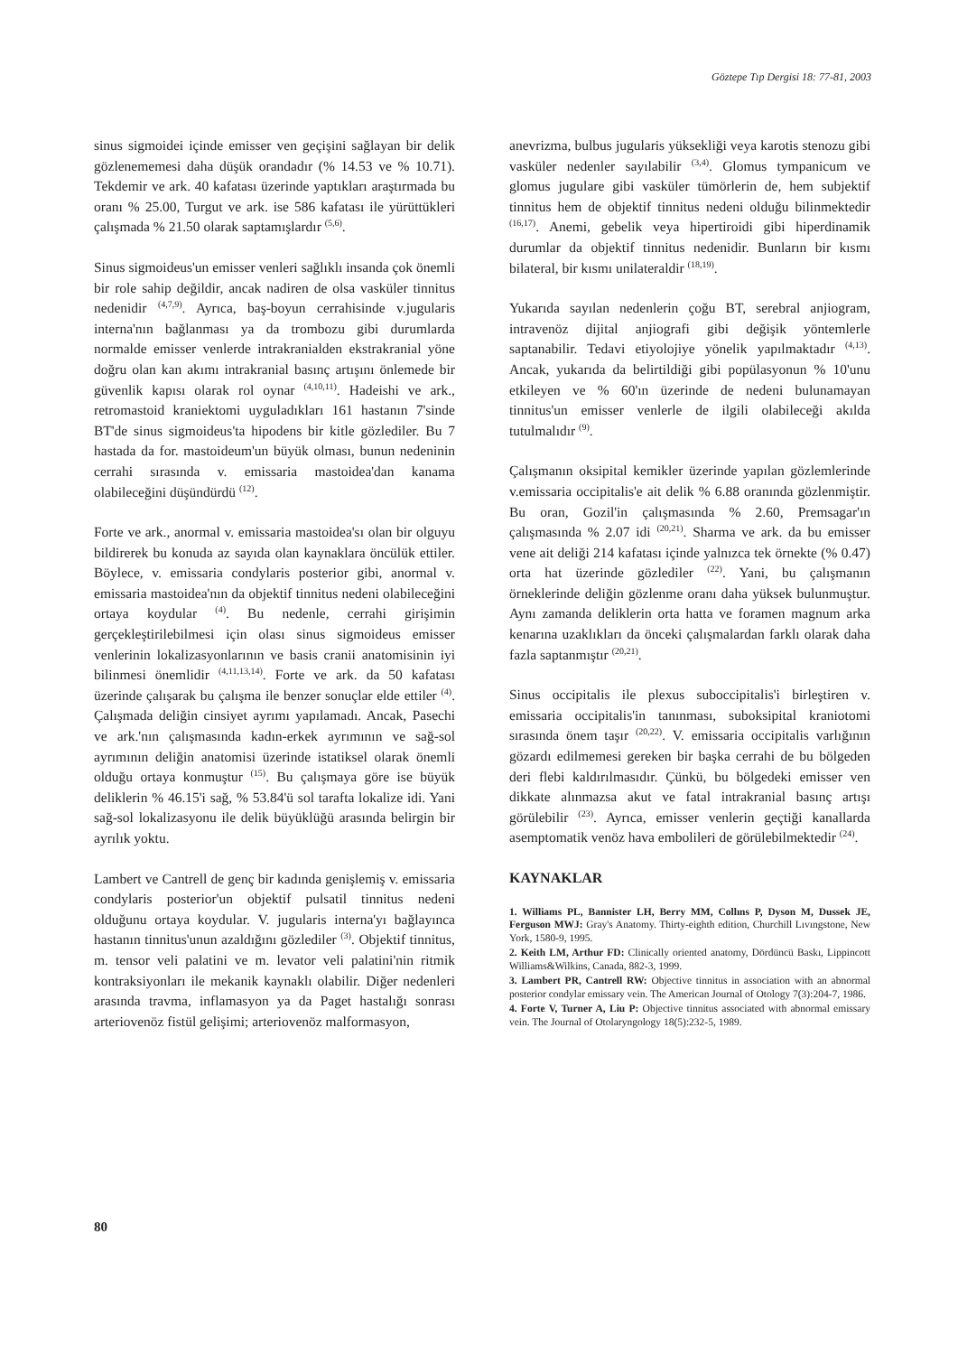Göztepe Tıp Dergisi 18: 77-81, 2003
sinus sigmoidei içinde emisser ven geçişini sağlayan bir delik gözlenememesi daha düşük orandadır (% 14.53 ve % 10.71). Tekdemir ve ark. 40 kafatası üzerinde yaptıkları araştırmada bu oranı % 25.00, Turgut ve ark. ise 586 kafatası ile yürüttükleri çalışmada % 21.50 olarak saptamışlardır <sup>(5,6)</sup>.
Sinus sigmoideus'un emisser venleri sağlıklı insanda çok önemli bir role sahip değildir, ancak nadiren de olsa vasküler tinnitus nedenidir <sup>(4,7,9)</sup>. Ayrıca, baş-boyun cerrahisinde v.jugularis interna'nın bağlanması ya da trombozu gibi durumlarda normalde emisser venlerde intrakranialden ekstrakranial yöne doğru olan kan akımı intrakranial basınç artışını önlemede bir güvenlik kapısı olarak rol oynar <sup>(4,10,11)</sup>. Hadeishi ve ark., retromastoid kraniektomi uyguladıkları 161 hastanın 7'sinde BT'de sinus sigmoideus'ta hipodens bir kitle gözlediler. Bu 7 hastada da for. mastoideum'un büyük olması, bunun nedeninin cerrahi sırasında v. emissaria mastoidea'dan kanama olabileceğini düşündürdü <sup>(12)</sup>.
Forte ve ark., anormal v. emissaria mastoidea'sı olan bir olguyu bildirerek bu konuda az sayıda olan kaynaklara öncülük ettiler. Böylece, v. emissaria condylaris posterior gibi, anormal v. emissaria mastoidea'nın da objektif tinnitus nedeni olabileceğini ortaya koydular <sup>(4)</sup>. Bu nedenle, cerrahi girişimin gerçekleştirilebilmesi için olası sinus sigmoideus emisser venlerinin lokalizasyonlarının ve basis cranii anatomisinin iyi bilinmesi önemlidir <sup>(4,11,13,14)</sup>. Forte ve ark. da 50 kafatası üzerinde çalışarak bu çalışma ile benzer sonuçlar elde ettiler <sup>(4)</sup>. Çalışmada deliğin cinsiyet ayrımı yapılamadı. Ancak, Pasechi ve ark.'nın çalışmasında kadın-erkek ayrımının ve sağ-sol ayrımının deliğin anatomisi üzerinde istatiksel olarak önemli olduğu ortaya konmuştur <sup>(15)</sup>. Bu çalışmaya göre ise büyük deliklerin % 46.15'i sağ, % 53.84'ü sol tarafta lokalize idi. Yani sağ-sol lokalizasyonu ile delik büyüklüğü arasında belirgin bir ayrılık yoktu.
Lambert ve Cantrell de genç bir kadında genişlemiş v. emissaria condylaris posterior'un objektif pulsatil tinnitus nedeni olduğunu ortaya koydular. V. jugularis interna'yı bağlayınca hastanın tinnitus'unun azaldığını gözlediler <sup>(3)</sup>. Objektif tinnitus, m. tensor veli palatini ve m. levator veli palatini'nin ritmik kontraksiyonları ile mekanik kaynaklı olabilir. Diğer nedenleri arasında travma, inflamasyon ya da Paget hastalığı sonrası arteriovenöz fistül gelişimi; arteriovenöz malformasyon,
anevrizma, bulbus jugularis yüksekliği veya karotis stenozu gibi vasküler nedenler sayılabilir <sup>(3,4)</sup>. Glomus tympanicum ve glomus jugulare gibi vasküler tümörlerin de, hem subjektif tinnitus hem de objektif tinnitus nedeni olduğu bilinmektedir <sup>(16,17)</sup>. Anemi, gebelik veya hipertiroidi gibi hiperdinamik durumlar da objektif tinnitus nedenidir. Bunların bir kısmı bilateral, bir kısmı unilateraldir <sup>(18,19)</sup>.
Yukarıda sayılan nedenlerin çoğu BT, serebral anjiogram, intravenöz dijital anjiografi gibi değişik yöntemlerle saptanabilir. Tedavi etiyolojiye yönelik yapılmaktadır <sup>(4,13)</sup>. Ancak, yukarıda da belirtildiği gibi popülasyonun % 10'unu etkileyen ve % 60'ın üzerinde de nedeni bulunamayan tinnitus'un emisser venlerle de ilgili olabileceği akılda tutulmalıdır <sup>(9)</sup>.
Çalışmanın oksipital kemikler üzerinde yapılan gözlemlerinde v.emissaria occipitalis'e ait delik % 6.88 oranında gözlenmiştir. Bu oran, Gozil'in çalışmasında % 2.60, Premsagar'ın çalışmasında % 2.07 idi <sup>(20,21)</sup>. Sharma ve ark. da bu emisser vene ait deliği 214 kafatası içinde yalnızca tek örnekte (% 0.47) orta hat üzerinde gözlediler <sup>(22)</sup>. Yani, bu çalışmanın örneklerinde deliğin gözlenme oranı daha yüksek bulunmuştur. Aynı zamanda deliklerin orta hatta ve foramen magnum arka kenarına uzaklıkları da önceki çalışmalardan farklı olarak daha fazla saptanmıştır <sup>(20,21)</sup>.
Sinus occipitalis ile plexus suboccipitalis'i birleştiren v. emissaria occipitalis'in tanınması, suboksipital kraniotomi sırasında önem taşır <sup>(20,22)</sup>. V. emissaria occipitalis varlığının gözardı edilmemesi gereken bir başka cerrahi de bu bölgeden deri flebi kaldırılmasıdır. Çünkü, bu bölgedeki emisser ven dikkate alınmazsa akut ve fatal intrakranial basınç artışı görülebilir <sup>(23)</sup>. Ayrıca, emisser venlerin geçtiği kanallarda asemptomatik venöz hava embolileri de görülebilmektedir <sup>(24)</sup>.
KAYNAKLAR
1. Williams PL, Bannister LH, Berry MM, Collıns P, Dyson M, Dussek JE, Ferguson MWJ: Gray's Anatomy. Thirty-eighth edition, Churchill Lıvıngstone, New York, 1580-9, 1995.
2. Keith LM, Arthur FD: Clinically oriented anatomy, Dördüncü Baskı, Lippincott Williams&Wilkins, Canada, 882-3, 1999.
3. Lambert PR, Cantrell RW: Objective tinnitus in association with an abnormal posterior condylar emissary vein. The American Journal of Otology 7(3):204-7, 1986.
4. Forte V, Turner A, Liu P: Objective tinnitus associated with abnormal emissary vein. The Journal of Otolaryngology 18(5):232-5, 1989.
80